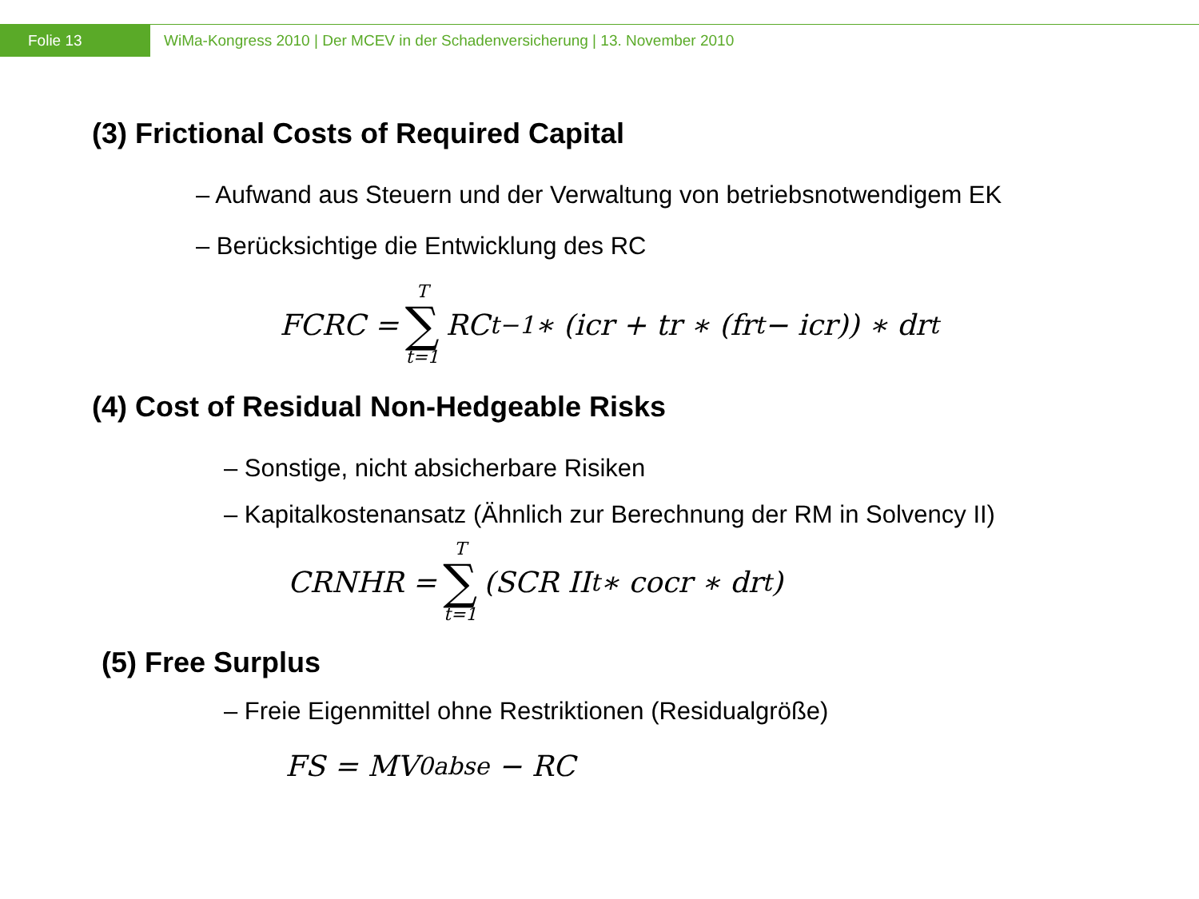Folie 13
WiMa-Kongress 2010 | Der MCEV in der Schadenversicherung | 13. November 2010
(3) Frictional Costs of Required Capital
– Aufwand aus Steuern und der Verwaltung von betriebsnotwendigem EK
– Berücksichtige die Entwicklung des RC
FCRC = T ∑ t=1 RC<sub>t−1</sub> ∗ (icr + tr ∗ (fr<sub>t</sub> − icr)) ∗ dr<sub>t</sub>
(4) Cost of Residual Non-Hedgeable Risks
– Sonstige, nicht absicherbare Risiken
– Kapitalkostenansatz (Ähnlich zur Berechnung der RM in Solvency II)
CRNHR = T ∑ t=1 (SCR II<sub>t</sub> ∗ cocr ∗ dr<sub>t</sub>)
(5) Free Surplus
– Freie Eigenmittel ohne Restriktionen (Residualgröße)
FS = MV<sub>0</sub><sup>abse</sup> − RC